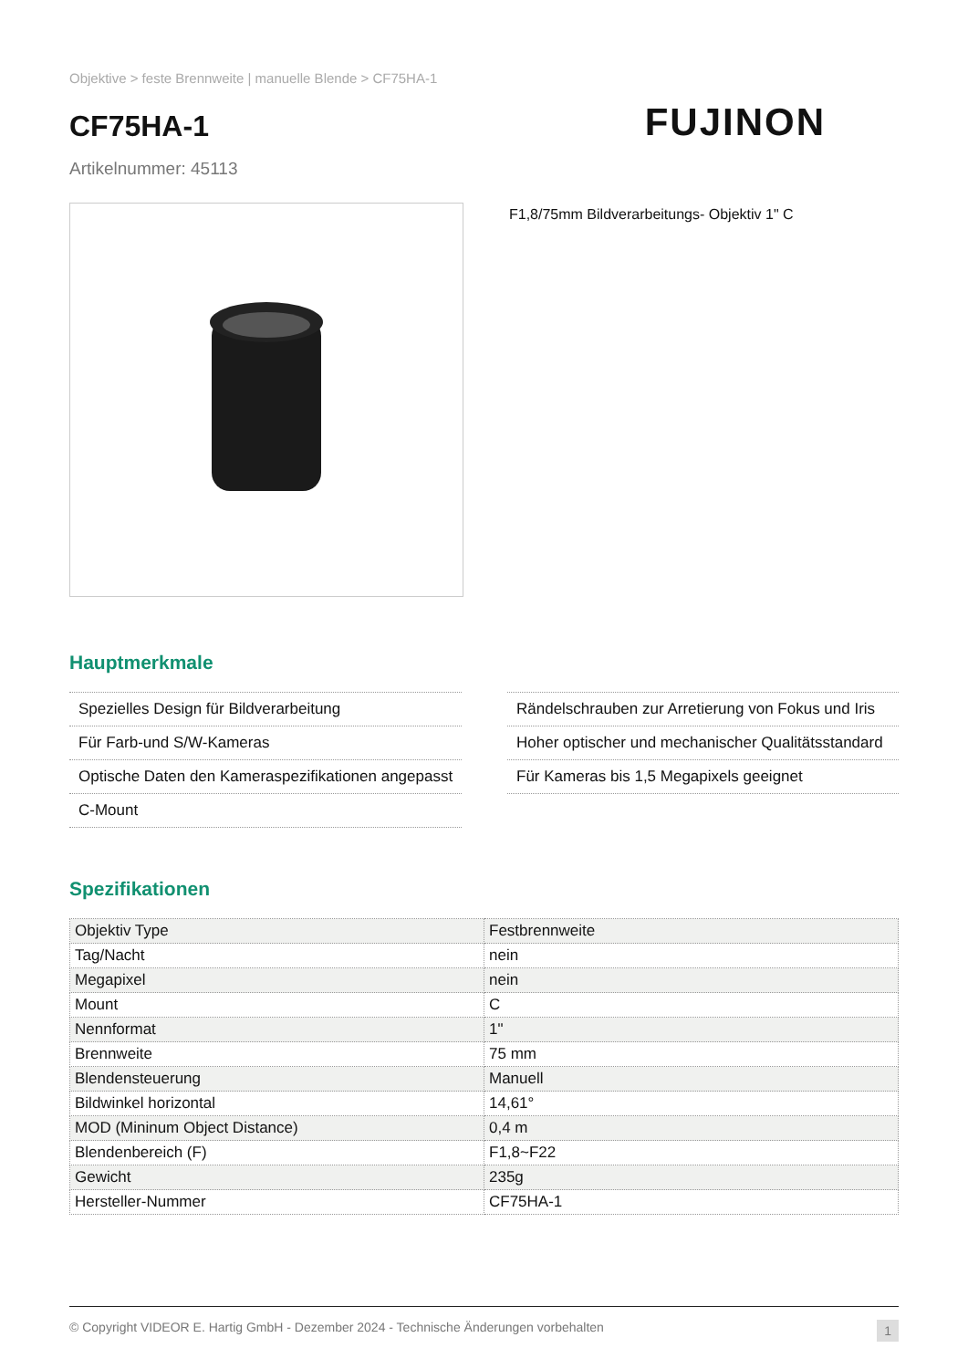Objektive > feste Brennweite | manuelle Blende > CF75HA-1
CF75HA-1
FUJINON
Artikelnummer: 45113
F1,8/75mm Bildverarbeitungs- Objektiv 1" C
Hauptmerkmale
Spezielles Design für Bildverarbeitung
Für Farb-und S/W-Kameras
Optische Daten den Kameraspezifikationen angepasst
C-Mount
Rändelschrauben zur Arretierung von Fokus und Iris
Hoher optischer und mechanischer Qualitätsstandard
Für Kameras bis 1,5 Megapixels geeignet
Spezifikationen
| Objektiv Type | Festbrennweite |
| Tag/Nacht | nein |
| Megapixel | nein |
| Mount | C |
| Nennformat | 1" |
| Brennweite | 75 mm |
| Blendensteuerung | Manuell |
| Bildwinkel horizontal | 14,61° |
| MOD (Mininum Object Distance) | 0,4 m |
| Blendenbereich (F) | F1,8~F22 |
| Gewicht | 235g |
| Hersteller-Nummer | CF75HA-1 |
© Copyright VIDEOR E. Hartig GmbH - Dezember 2024 - Technische Änderungen vorbehalten 1